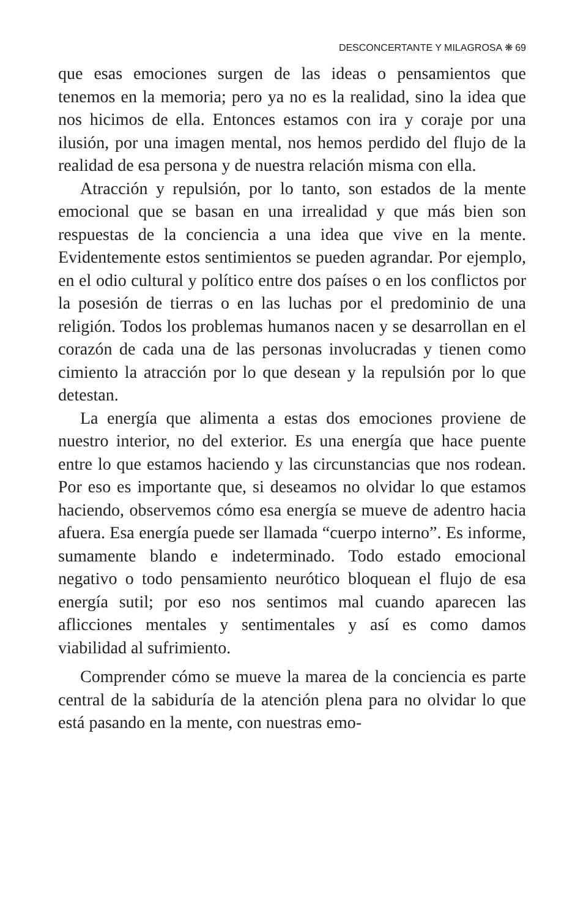DESCONCERTANTE Y MILAGROSA ❋ 69
que esas emociones surgen de las ideas o pensamientos que tenemos en la memoria; pero ya no es la realidad, sino la idea que nos hicimos de ella. Entonces estamos con ira y coraje por una ilusión, por una imagen mental, nos hemos perdido del flujo de la realidad de esa persona y de nuestra relación misma con ella.
Atracción y repulsión, por lo tanto, son estados de la mente emocional que se basan en una irrealidad y que más bien son respuestas de la conciencia a una idea que vive en la mente. Evidentemente estos sentimientos se pueden agrandar. Por ejemplo, en el odio cultural y político entre dos países o en los conflictos por la posesión de tierras o en las luchas por el predominio de una religión. Todos los problemas humanos nacen y se desarrollan en el corazón de cada una de las personas involucradas y tienen como cimiento la atracción por lo que desean y la repulsión por lo que detestan.
La energía que alimenta a estas dos emociones proviene de nuestro interior, no del exterior. Es una energía que hace puente entre lo que estamos haciendo y las circunstancias que nos rodean. Por eso es importante que, si deseamos no olvidar lo que estamos haciendo, observemos cómo esa energía se mueve de adentro hacia afuera. Esa energía puede ser llamada “cuerpo interno”. Es informe, sumamente blando e indeterminado. Todo estado emocional negativo o todo pensamiento neurótico bloquean el flujo de esa energía sutil; por eso nos sentimos mal cuando aparecen las aflicciones mentales y sentimentales y así es como damos viabilidad al sufrimiento.
Comprender cómo se mueve la marea de la conciencia es parte central de la sabiduría de la atención plena para no olvidar lo que está pasando en la mente, con nuestras emo-